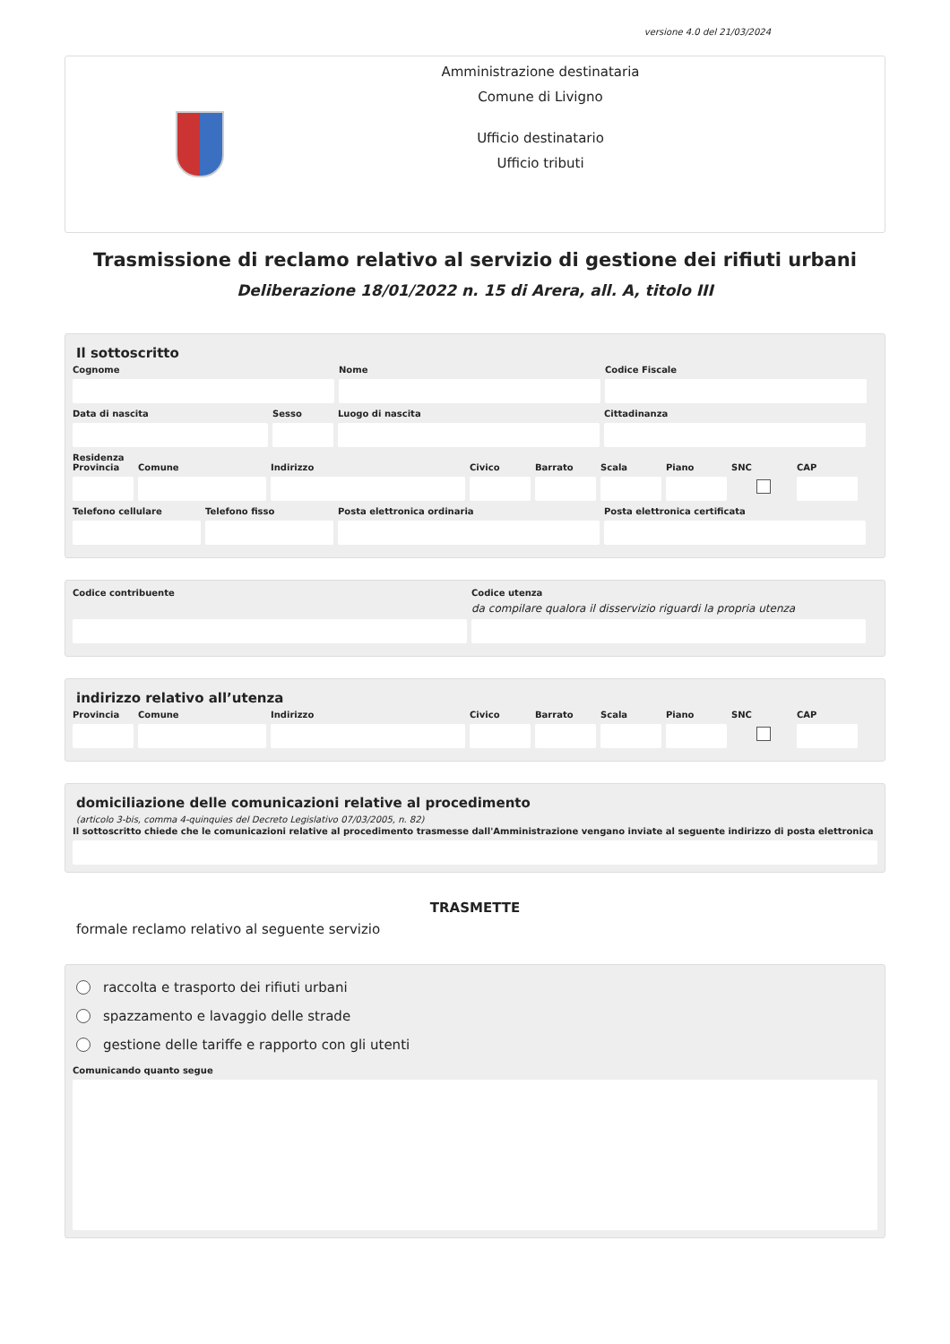versione 4.0 del 21/03/2024
Amministrazione destinataria
Comune di Livigno
Ufficio destinatario
Ufficio tributi
Trasmissione di reclamo relativo al servizio di gestione dei rifiuti urbani
Deliberazione 18/01/2022 n. 15 di Arera, all. A, titolo III
Il sottoscritto
Cognome Nome Codice Fiscale
Data di nascita Sesso Luogo di nascita Cittadinanza
Residenza
Provincia
Comune Indirizzo Civico Barrato Scala Piano SNC CAP
Telefono cellulare
Telefono fisso Posta elettronica ordinaria Posta elettronica certificata
Codice contribuente Codice utenza
da compilare qualora il disservizio riguardi la propria utenza
indirizzo relativo all’utenza
Provincia
Comune Indirizzo Civico Barrato Scala Piano SNC CAP
domiciliazione delle comunicazioni relative al procedimento
(articolo 3-bis, comma 4-quinquies del Decreto Legislativo 07/03/2005, n. 82)
Il sottoscritto chiede che le comunicazioni relative al procedimento trasmesse dall'Amministrazione vengano inviate al seguente indirizzo di posta elettronica
TRASMETTE
formale reclamo relativo al seguente servizio
raccolta e trasporto dei rifiuti urbani
spazzamento e lavaggio delle strade
gestione delle tariffe e rapporto con gli utenti
Comunicando quanto segue